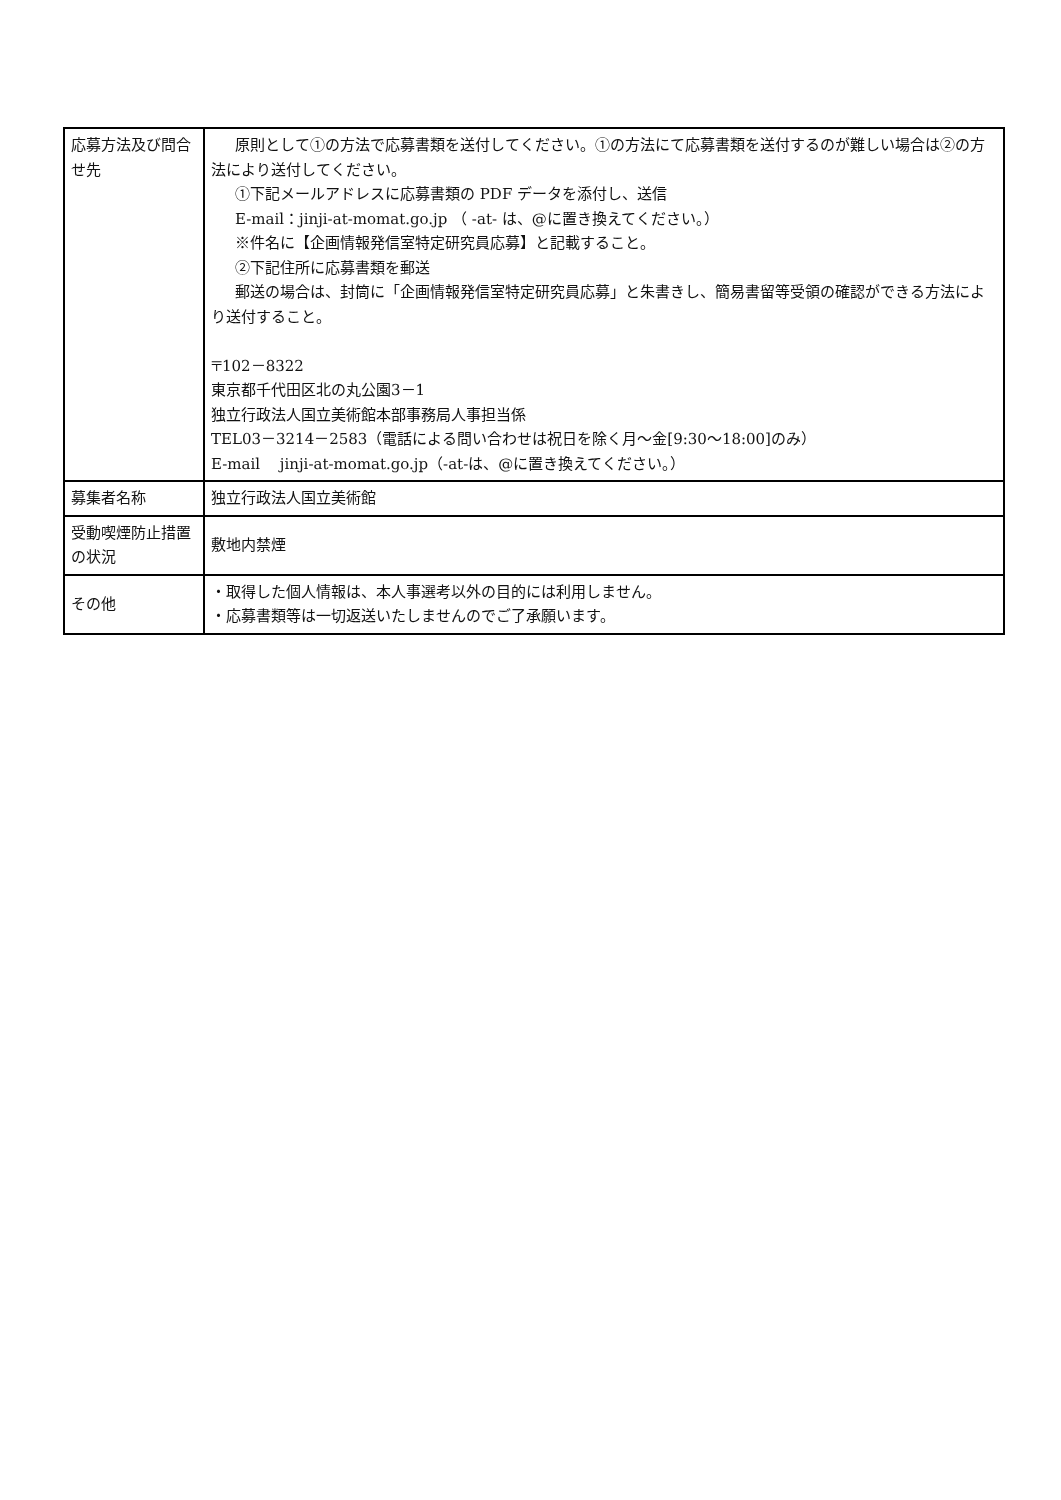| 応募方法及び問合せ先 | 原則として①の方法で応募書類を送付してください。①の方法にて応募書類を送付するのが難しい場合は②の方法により送付してください。 ①下記メールアドレスに応募書類の PDF データを添付し、送信 E-mail：jinji-at-momat.go.jp （ -at- は、@に置き換えてください。） ※件名に【企画情報発信室特定研究員応募】と記載すること。 ②下記住所に応募書類を郵送 郵送の場合は、封筒に「企画情報発信室特定研究員応募」と朱書きし、簡易書留等受領の確認ができる方法により送付すること。 〒102－8322 東京都千代田区北の丸公園3－1 独立行政法人国立美術館本部事務局人事担当係 TEL03－3214－2583（電話による問い合わせは祝日を除く月～金[9:30～18:00]のみ） E-mail jinji-at-momat.go.jp（-at-は、@に置き換えてください。） |
| 募集者名称 | 独立行政法人国立美術館 |
| 受動喫煙防止措置の状況 | 敷地内禁煙 |
| その他 | ・取得した個人情報は、本人事選考以外の目的には利用しません。 ・応募書類等は一切返送いたしませんのでご了承願います。 |